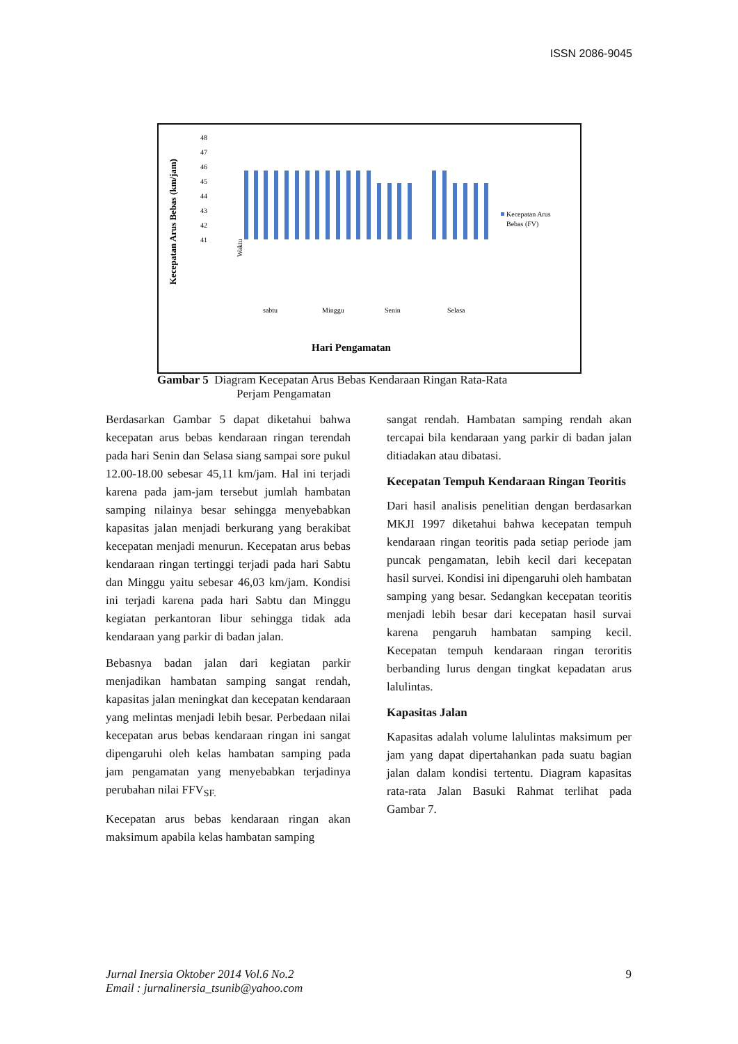ISSN 2086-9045
Kecepatan Arus Bebas (km/jam)
48
47
46
45
44
43
42
41
Waktu
sabtu
Minggu
Senin
Selasa
Hari Pengamatan
Kecepatan Arus
Bebas (FV)
Gambar 5 Diagram Kecepatan Arus Bebas Kendaraan Ringan Rata-Rata
Perjam Pengamatan
Berdasarkan Gambar 5 dapat diketahui bahwa kecepatan arus bebas kendaraan ringan terendah pada hari Senin dan Selasa siang sampai sore pukul 12.00-18.00 sebesar 45,11 km/jam. Hal ini terjadi karena pada jam-jam tersebut jumlah hambatan samping nilainya besar sehingga menyebabkan kapasitas jalan menjadi berkurang yang berakibat kecepatan menjadi menurun. Kecepatan arus bebas kendaraan ringan tertinggi terjadi pada hari Sabtu dan Minggu yaitu sebesar 46,03 km/jam. Kondisi ini terjadi karena pada hari Sabtu dan Minggu kegiatan perkantoran libur sehingga tidak ada kendaraan yang parkir di badan jalan.
Bebasnya badan jalan dari kegiatan parkir menjadikan hambatan samping sangat rendah, kapasitas jalan meningkat dan kecepatan kendaraan yang melintas menjadi lebih besar. Perbedaan nilai kecepatan arus bebas kendaraan ringan ini sangat dipengaruhi oleh kelas hambatan samping pada jam pengamatan yang menyebabkan terjadinya perubahan nilai FFV<sub>SF.</sub>
Kecepatan arus bebas kendaraan ringan akan maksimum apabila kelas hambatan samping
sangat rendah. Hambatan samping rendah akan tercapai bila kendaraan yang parkir di badan jalan ditiadakan atau dibatasi.
Kecepatan Tempuh Kendaraan Ringan Teoritis
Dari hasil analisis penelitian dengan berdasarkan MKJI 1997 diketahui bahwa kecepatan tempuh kendaraan ringan teoritis pada setiap periode jam puncak pengamatan, lebih kecil dari kecepatan hasil survei. Kondisi ini dipengaruhi oleh hambatan samping yang besar. Sedangkan kecepatan teoritis menjadi lebih besar dari kecepatan hasil survai karena pengaruh hambatan samping kecil. Kecepatan tempuh kendaraan ringan teroritis berbanding lurus dengan tingkat kepadatan arus lalulintas.
Kapasitas Jalan
Kapasitas adalah volume lalulintas maksimum per jam yang dapat dipertahankan pada suatu bagian jalan dalam kondisi tertentu. Diagram kapasitas rata-rata Jalan Basuki Rahmat terlihat pada Gambar 7.
Jurnal Inersia Oktober 2014 Vol.6 No.2
Email : jurnalinersia_tsunib@yahoo.com
9